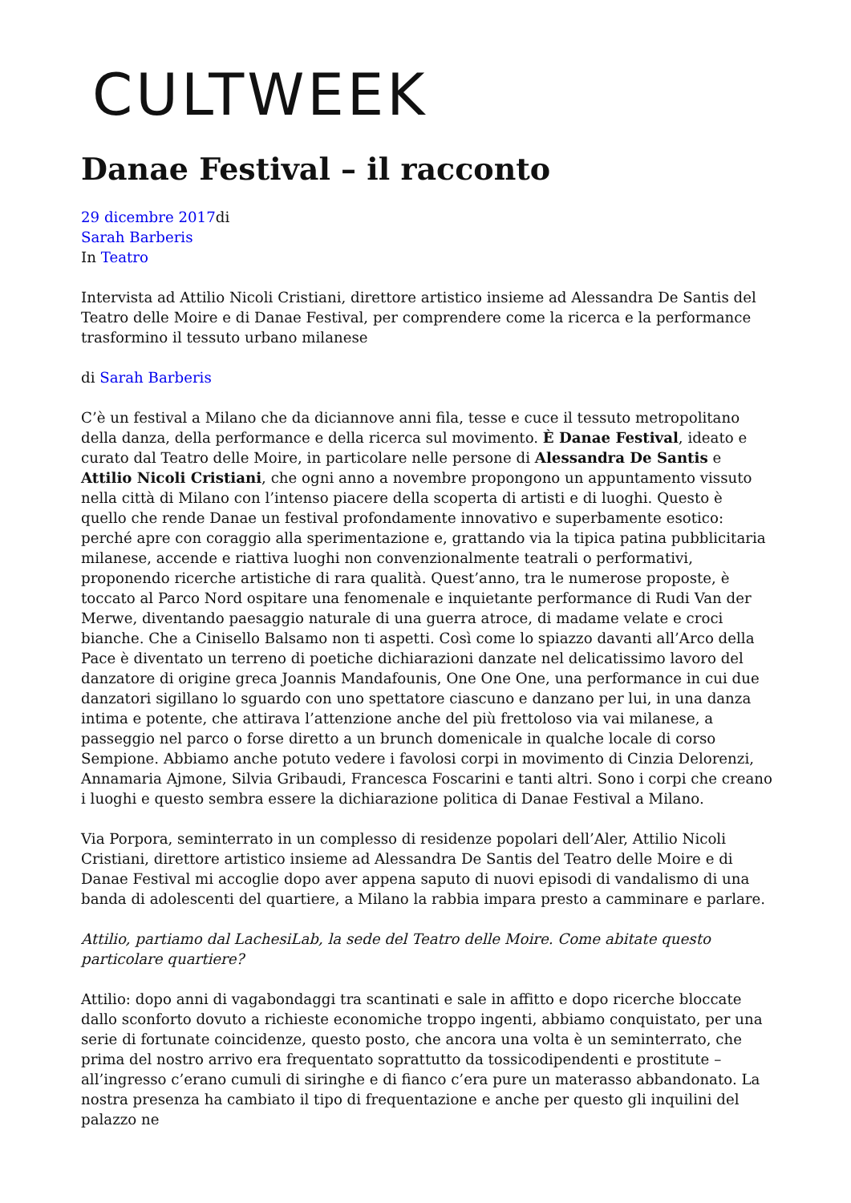CULTWEEK
Danae Festival – il racconto
29 dicembre 2017di
Sarah Barberis
In Teatro
Intervista ad Attilio Nicoli Cristiani, direttore artistico insieme ad Alessandra De Santis del Teatro delle Moire e di Danae Festival, per comprendere come la ricerca e la performance trasformino il tessuto urbano milanese
di Sarah Barberis
C’è un festival a Milano che da diciannove anni fila, tesse e cuce il tessuto metropolitano della danza, della performance e della ricerca sul movimento. È Danae Festival, ideato e curato dal Teatro delle Moire, in particolare nelle persone di Alessandra De Santis e Attilio Nicoli Cristiani, che ogni anno a novembre propongono un appuntamento vissuto nella città di Milano con l’intenso piacere della scoperta di artisti e di luoghi. Questo è quello che rende Danae un festival profondamente innovativo e superbamente esotico: perché apre con coraggio alla sperimentazione e, grattando via la tipica patina pubblicitaria milanese, accende e riattiva luoghi non convenzionalmente teatrali o performativi, proponendo ricerche artistiche di rara qualità. Quest’anno, tra le numerose proposte, è toccato al Parco Nord ospitare una fenomenale e inquietante performance di Rudi Van der Merwe, diventando paesaggio naturale di una guerra atroce, di madame velate e croci bianche. Che a Cinisello Balsamo non ti aspetti. Così come lo spiazzo davanti all’Arco della Pace è diventato un terreno di poetiche dichiarazioni danzate nel delicatissimo lavoro del danzatore di origine greca Joannis Mandafounis, One One One, una performance in cui due danzatori sigillano lo sguardo con uno spettatore ciascuno e danzano per lui, in una danza intima e potente, che attirava l’attenzione anche del più frettoloso via vai milanese, a passeggio nel parco o forse diretto a un brunch domenicale in qualche locale di corso Sempione. Abbiamo anche potuto vedere i favolosi corpi in movimento di Cinzia Delorenzi, Annamaria Ajmone, Silvia Gribaudi, Francesca Foscarini e tanti altri. Sono i corpi che creano i luoghi e questo sembra essere la dichiarazione politica di Danae Festival a Milano.
Via Porpora, seminterrato in un complesso di residenze popolari dell’Aler, Attilio Nicoli Cristiani, direttore artistico insieme ad Alessandra De Santis del Teatro delle Moire e di Danae Festival mi accoglie dopo aver appena saputo di nuovi episodi di vandalismo di una banda di adolescenti del quartiere, a Milano la rabbia impara presto a camminare e parlare.
Attilio, partiamo dal LachesiLab, la sede del Teatro delle Moire. Come abitate questo particolare quartiere?
Attilio: dopo anni di vagabondaggi tra scantinati e sale in affitto e dopo ricerche bloccate dallo sconforto dovuto a richieste economiche troppo ingenti, abbiamo conquistato, per una serie di fortunate coincidenze, questo posto, che ancora una volta è un seminterrato, che prima del nostro arrivo era frequentato soprattutto da tossicodipendenti e prostitute – all’ingresso c’erano cumuli di siringhe e di fianco c’era pure un materasso abbandonato. La nostra presenza ha cambiato il tipo di frequentazione e anche per questo gli inquilini del palazzo ne